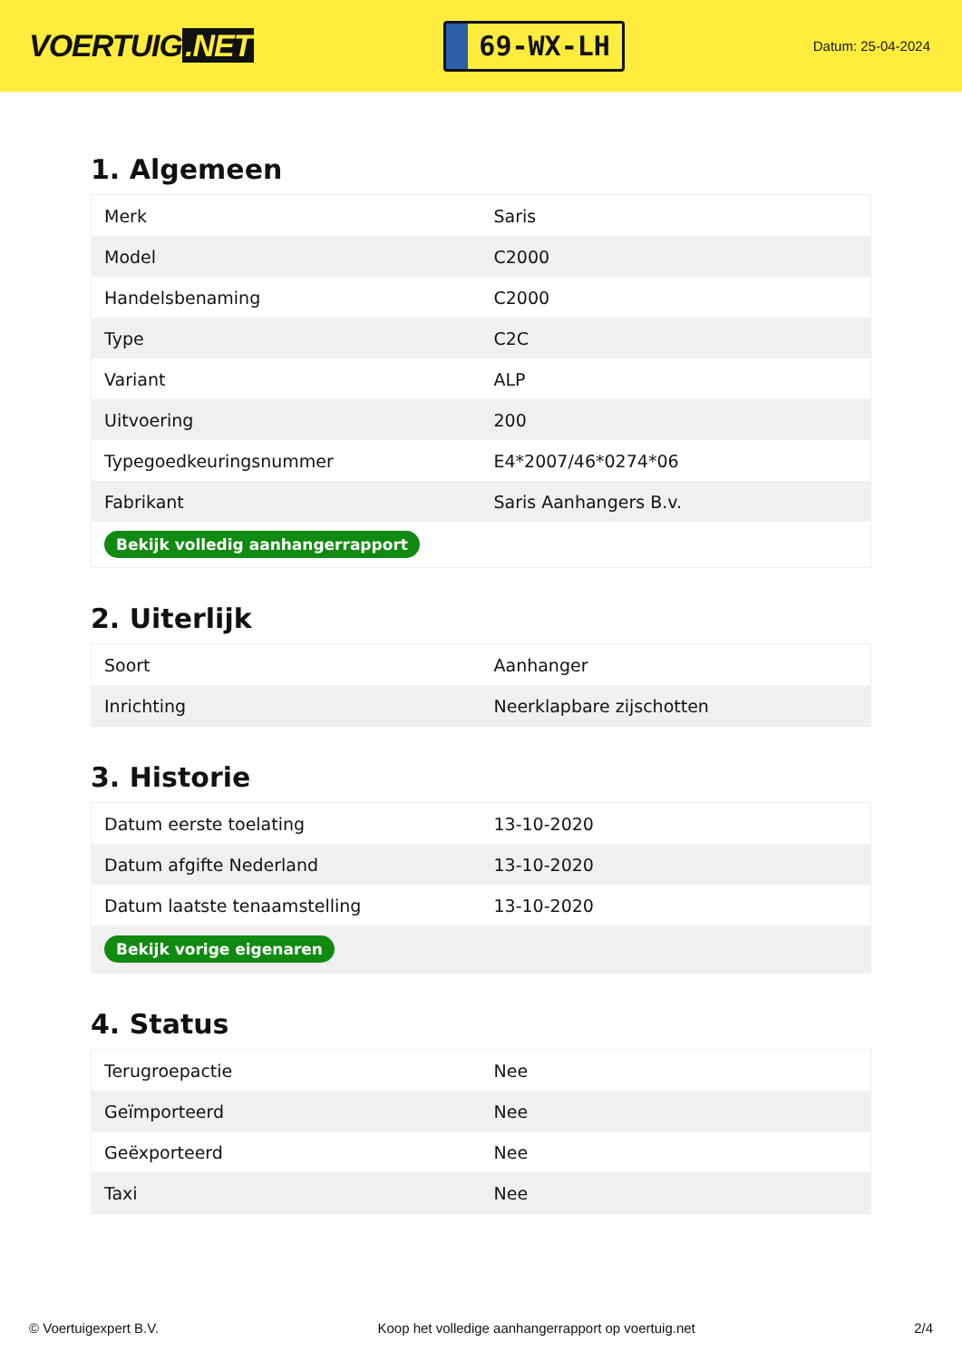VOERTUIG.NET
69-WX-LH
Datum: 25-04-2024
1. Algemeen
| Merk | Saris |
| Model | C2000 |
| Handelsbenaming | C2000 |
| Type | C2C |
| Variant | ALP |
| Uitvoering | 200 |
| Typegoedkeuringsnummer | E4*2007/46*0274*06 |
| Fabrikant | Saris Aanhangers B.v. |
| Bekijk volledig aanhangerrapport | |
2. Uiterlijk
| Soort | Aanhanger |
| Inrichting | Neerklapbare zijschotten |
3. Historie
| Datum eerste toelating | 13-10-2020 |
| Datum afgifte Nederland | 13-10-2020 |
| Datum laatste tenaamstelling | 13-10-2020 |
| Bekijk vorige eigenaren | |
4. Status
| Terugroepactie | Nee |
| Geïmporteerd | Nee |
| Geëxporteerd | Nee |
| Taxi | Nee |
© Voertuigexpert B.V. Koop het volledige aanhangerrapport op voertuig.net 2/4